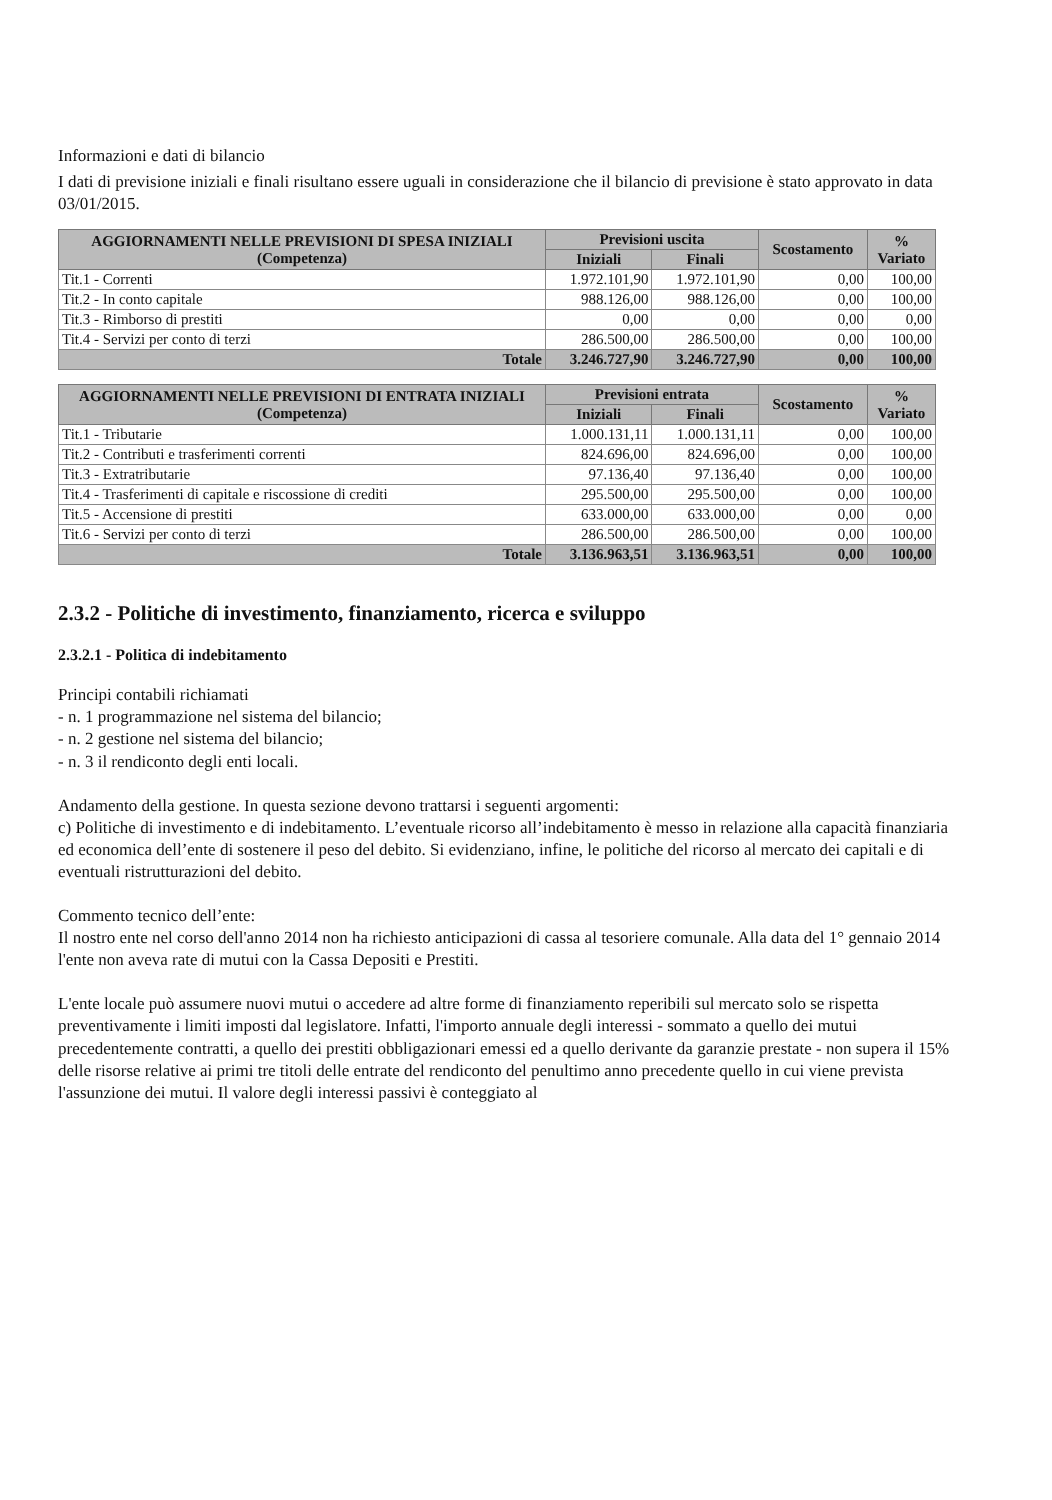Informazioni e dati di bilancio
I dati di previsione iniziali e finali risultano essere uguali in considerazione che il bilancio di previsione è stato approvato in data 03/01/2015.
| AGGIORNAMENTI NELLE PREVISIONI DI SPESA INIZIALI (Competenza) | Previsioni uscita | | Scostamento | % Variato |
| --- | --- | --- | --- | --- |
| | Iniziali | Finali | | |
| Tit.1 - Correnti | 1.972.101,90 | 1.972.101,90 | 0,00 | 100,00 |
| Tit.2 - In conto capitale | 988.126,00 | 988.126,00 | 0,00 | 100,00 |
| Tit.3 - Rimborso di prestiti | 0,00 | 0,00 | 0,00 | 0,00 |
| Tit.4 - Servizi per conto di terzi | 286.500,00 | 286.500,00 | 0,00 | 100,00 |
| Totale | 3.246.727,90 | 3.246.727,90 | 0,00 | 100,00 |
| AGGIORNAMENTI NELLE PREVISIONI DI ENTRATA INIZIALI (Competenza) | Previsioni entrata | | Scostamento | % Variato |
| --- | --- | --- | --- | --- |
| | Iniziali | Finali | | |
| Tit.1 - Tributarie | 1.000.131,11 | 1.000.131,11 | 0,00 | 100,00 |
| Tit.2 - Contributi e trasferimenti correnti | 824.696,00 | 824.696,00 | 0,00 | 100,00 |
| Tit.3 - Extratributarie | 97.136,40 | 97.136,40 | 0,00 | 100,00 |
| Tit.4 - Trasferimenti di capitale e riscossione di crediti | 295.500,00 | 295.500,00 | 0,00 | 100,00 |
| Tit.5 - Accensione di prestiti | 633.000,00 | 633.000,00 | 0,00 | 0,00 |
| Tit.6 - Servizi per conto di terzi | 286.500,00 | 286.500,00 | 0,00 | 100,00 |
| Totale | 3.136.963,51 | 3.136.963,51 | 0,00 | 100,00 |
2.3.2 - Politiche di investimento, finanziamento, ricerca e sviluppo
2.3.2.1 - Politica di indebitamento
Principi contabili richiamati
- n. 1 programmazione nel sistema del bilancio;
- n. 2 gestione nel sistema del bilancio;
- n. 3 il rendiconto degli enti locali.
Andamento della gestione. In questa sezione devono trattarsi i seguenti argomenti:
c) Politiche di investimento e di indebitamento. L’eventuale ricorso all’indebitamento è messo in relazione alla capacità finanziaria ed economica dell’ente di sostenere il peso del debito. Si evidenziano, infine, le politiche del ricorso al mercato dei capitali e di eventuali ristrutturazioni del debito.
Commento tecnico dell’ente:
Il nostro ente nel corso dell'anno 2014 non ha richiesto anticipazioni di cassa al tesoriere comunale. Alla data del 1° gennaio 2014 l'ente non aveva rate di mutui con la Cassa Depositi e Prestiti.
L'ente locale può assumere nuovi mutui o accedere ad altre forme di finanziamento reperibili sul mercato solo se rispetta preventivamente i limiti imposti dal legislatore. Infatti, l'importo annuale degli interessi - sommato a quello dei mutui precedentemente contratti, a quello dei prestiti obbligazionari emessi ed a quello derivante da garanzie prestate - non supera il 15% delle risorse relative ai primi tre titoli delle entrate del rendiconto del penultimo anno precedente quello in cui viene prevista l'assunzione dei mutui. Il valore degli interessi passivi è conteggiato al